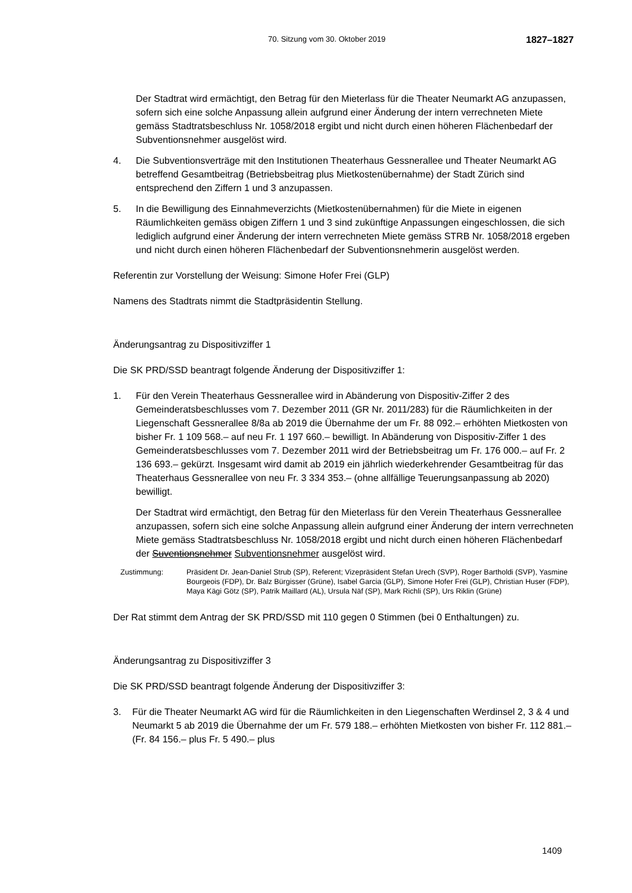70. Sitzung vom 30. Oktober 2019 1827–1827
Der Stadtrat wird ermächtigt, den Betrag für den Mieterlass für die Theater Neumarkt AG anzupassen, sofern sich eine solche Anpassung allein aufgrund einer Änderung der intern verrechneten Miete gemäss Stadtratsbeschluss Nr. 1058/2018 ergibt und nicht durch einen höheren Flächenbedarf der Subventionsnehmer ausgelöst wird.
4. Die Subventionsverträge mit den Institutionen Theaterhaus Gessnerallee und Theater Neumarkt AG betreffend Gesamtbeitrag (Betriebsbeitrag plus Mietkostenübernahme) der Stadt Zürich sind entsprechend den Ziffern 1 und 3 anzupassen.
5. In die Bewilligung des Einnahmeverzichts (Mietkostenübernahmen) für die Miete in eigenen Räumlichkeiten gemäss obigen Ziffern 1 und 3 sind zukünftige Anpassungen eingeschlossen, die sich lediglich aufgrund einer Änderung der intern verrechneten Miete gemäss STRB Nr. 1058/2018 ergeben und nicht durch einen höheren Flächenbedarf der Subventionsnehmerin ausgelöst werden.
Referentin zur Vorstellung der Weisung: Simone Hofer Frei (GLP)
Namens des Stadtrats nimmt die Stadtpräsidentin Stellung.
Änderungsantrag zu Dispositivziffer 1
Die SK PRD/SSD beantragt folgende Änderung der Dispositivziffer 1:
1. Für den Verein Theaterhaus Gessnerallee wird in Abänderung von Dispositiv-Ziffer 2 des Gemeinderatsbeschlusses vom 7. Dezember 2011 (GR Nr. 2011/283) für die Räumlichkeiten in der Liegenschaft Gessnerallee 8/8a ab 2019 die Übernahme der um Fr. 88 092.– erhöhten Mietkosten von bisher Fr. 1 109 568.– auf neu Fr. 1 197 660.– bewilligt. In Abänderung von Dispositiv-Ziffer 1 des Gemeinderatsbeschlusses vom 7. Dezember 2011 wird der Betriebsbeitrag um Fr. 176 000.– auf Fr. 2 136 693.– gekürzt. Insgesamt wird damit ab 2019 ein jährlich wiederkehrender Gesamtbeitrag für das Theaterhaus Gessnerallee von neu Fr. 3 334 353.– (ohne allfällige Teuerungsanpassung ab 2020) bewilligt.
Der Stadtrat wird ermächtigt, den Betrag für den Mieterlass für den Verein Theaterhaus Gessnerallee anzupassen, sofern sich eine solche Anpassung allein aufgrund einer Änderung der intern verrechneten Miete gemäss Stadtratsbeschluss Nr. 1058/2018 ergibt und nicht durch einen höheren Flächenbedarf der Suventionsnehmer Subventionsnehmer ausgelöst wird.
Zustimmung: Präsident Dr. Jean-Daniel Strub (SP), Referent; Vizepräsident Stefan Urech (SVP), Roger Bartholdi (SVP), Yasmine Bourgeois (FDP), Dr. Balz Bürgisser (Grüne), Isabel Garcia (GLP), Simone Hofer Frei (GLP), Christian Huser (FDP), Maya Kägi Götz (SP), Patrik Maillard (AL), Ursula Näf (SP), Mark Richli (SP), Urs Riklin (Grüne)
Der Rat stimmt dem Antrag der SK PRD/SSD mit 110 gegen 0 Stimmen (bei 0 Enthaltungen) zu.
Änderungsantrag zu Dispositivziffer 3
Die SK PRD/SSD beantragt folgende Änderung der Dispositivziffer 3:
3. Für die Theater Neumarkt AG wird für die Räumlichkeiten in den Liegenschaften Werdinsel 2, 3 & 4 und Neumarkt 5 ab 2019 die Übernahme der um Fr. 579 188.– erhöhten Mietkosten von bisher Fr. 112 881.– (Fr. 84 156.– plus Fr. 5 490.– plus
1409